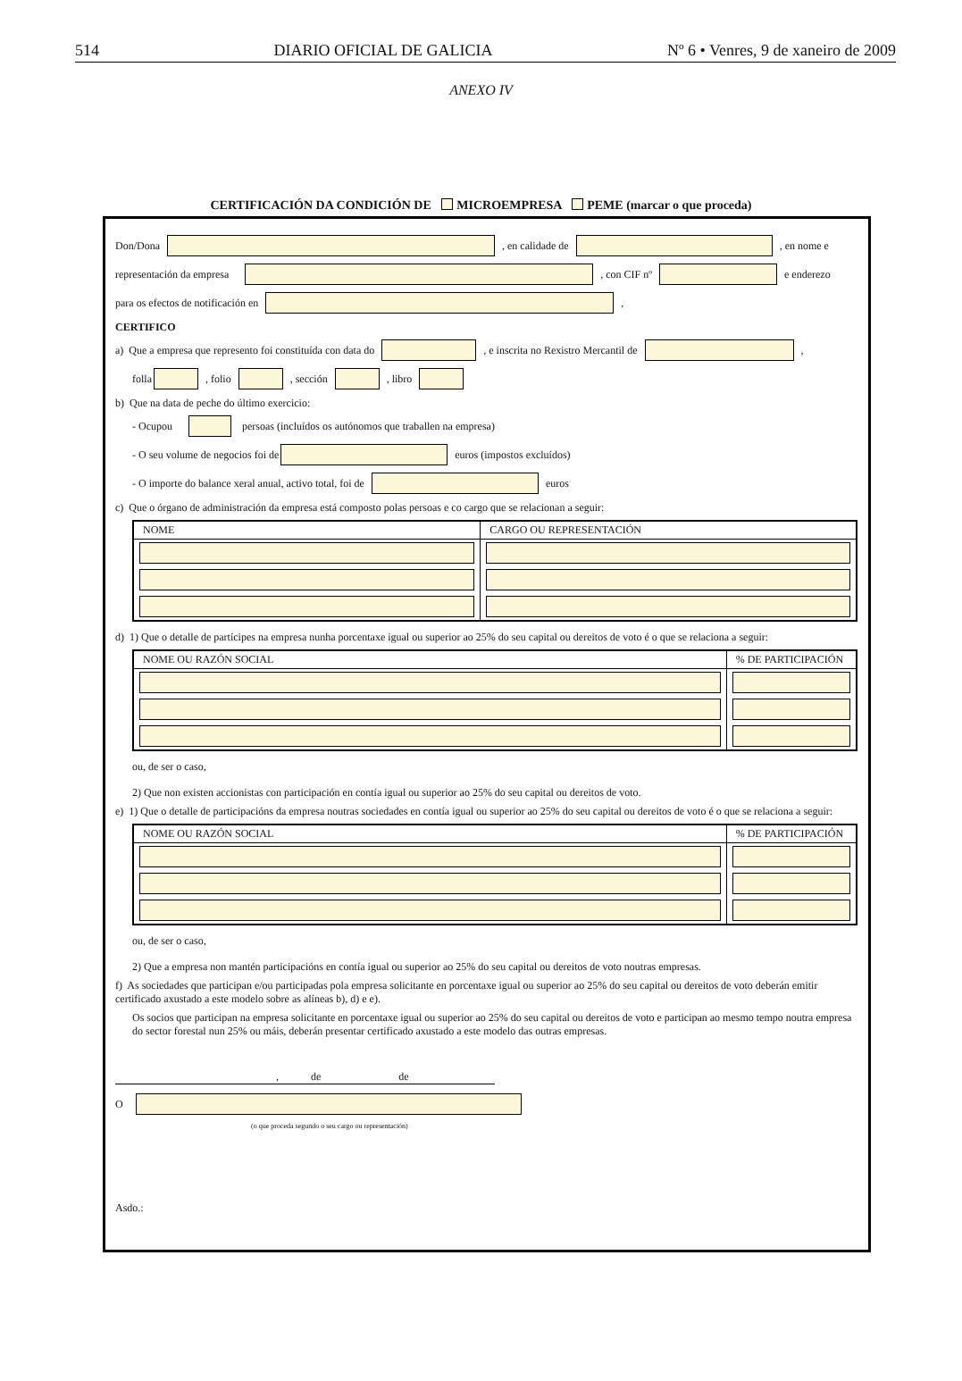514 DIARIO OFICIAL DE GALICIA Nº 6 • Venres, 9 de xaneiro de 2009
ANEXO IV
CERTIFICACIÓN DA CONDICIÓN DE MICROEMPRESA PEME (marcar o que proceda)
Don/Dona , en calidade de , en nome e
representación da empresa , con CIF nº e enderezo
para os efectos de notificación en ,
CERTIFICO
a) Que a empresa que represento foi constituída con data do , e inscrita no Rexistro Mercantil de ,
folla , folio , sección , libro
b) Que na data de peche do último exercicio:
- Ocupou persoas (incluídos os autónomos que traballen na empresa)
- O seu volume de negocios foi de euros (impostos excluídos)
- O importe do balance xeral anual, activo total, foi de euros
c) Que o órgano de administración da empresa está composto polas persoas e co cargo que se relacionan a seguir:
| NOME | CARGO OU REPRESENTACIÓN |
| --- | --- |
d) 1) Que o detalle de partícipes na empresa nunha porcentaxe igual ou superior ao 25% do seu capital ou dereitos de voto é o que se relaciona a seguir:
| NOME OU RAZÓN SOCIAL | % DE PARTICIPACIÓN |
| --- | --- |
ou, de ser o caso,
2) Que non existen accionistas con participación en contía igual ou superior ao 25% do seu capital ou dereitos de voto.
e) 1) Que o detalle de participacións da empresa noutras sociedades en contía igual ou superior ao 25% do seu capital ou dereitos de voto é o que se relaciona a seguir:
| NOME OU RAZÓN SOCIAL | % DE PARTICIPACIÓN |
| --- | --- |
ou, de ser o caso,
2) Que a empresa non mantén participacións en contía igual ou superior ao 25% do seu capital ou dereitos de voto noutras empresas.
f) As sociedades que participan e/ou participadas pola empresa solicitante en porcentaxe igual ou superior ao 25% do seu capital ou dereitos de voto deberán emitir certificado axustado a este modelo sobre as alíneas b), d) e e).
Os socios que participan na empresa solicitante en porcentaxe igual ou superior ao 25% do seu capital ou dereitos de voto e participan ao mesmo tempo noutra empresa do sector forestal nun 25% ou máis, deberán presentar certificado axustado a este modelo das outras empresas.
, de de
O
(o que proceda segundo o seu cargo ou representación)
Asdo.: